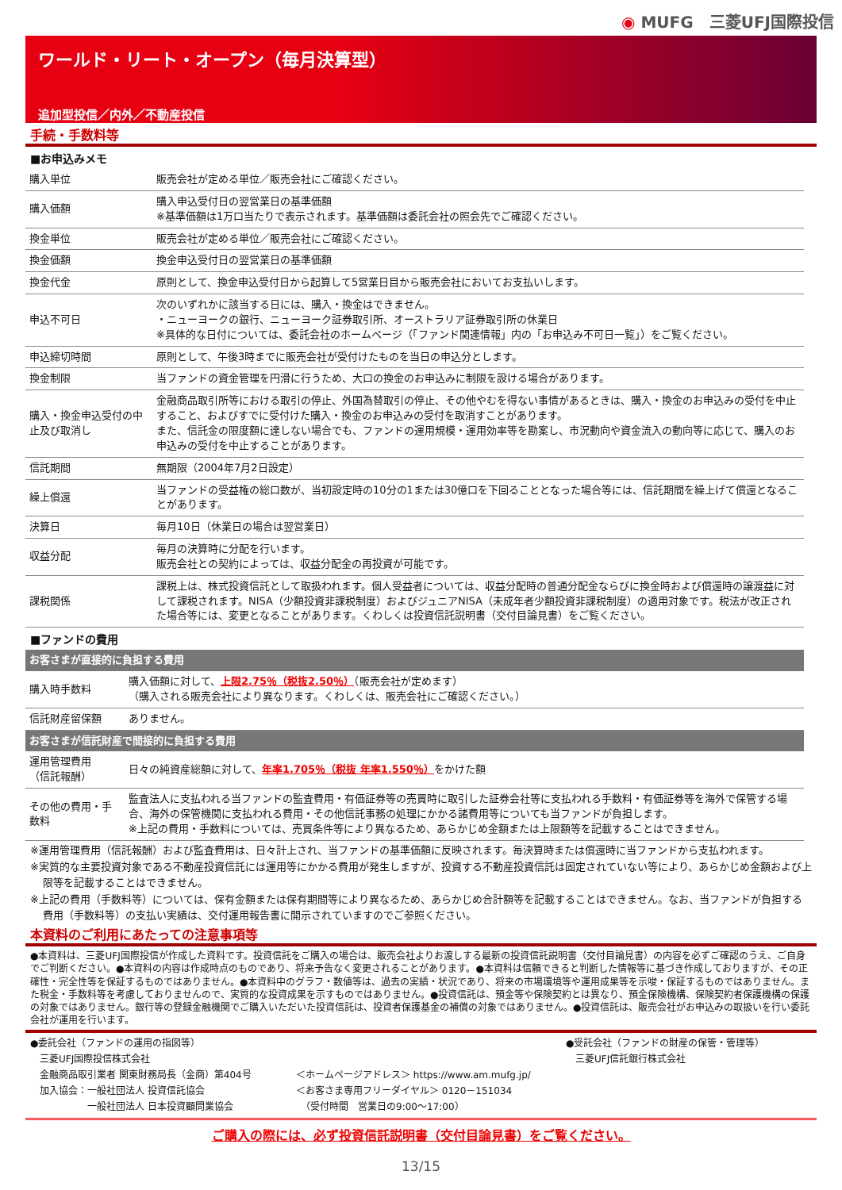◉ MUFG　三菱UFJ国際投信
ワールド・リート・オープン（毎月決算型）
追加型投信／内外／不動産投信
手続・手数料等
■お申込みメモ
| 購入単位 | 販売会社が定める単位／販売会社にご確認ください。 |
| 購入価額 | 購入申込受付日の翌営業日の基準価額 ※基準価額は1万口当たりで表示されます。基準価額は委託会社の照会先でご確認ください。 |
| 換金単位 | 販売会社が定める単位／販売会社にご確認ください。 |
| 換金価額 | 換金申込受付日の翌営業日の基準価額 |
| 換金代金 | 原則として、換金申込受付日から起算して5営業日目から販売会社においてお支払いします。 |
| 申込不可日 | 次のいずれかに該当する日には、購入・換金はできません。 ・ニューヨークの銀行、ニューヨーク証券取引所、オーストラリア証券取引所の休業日 ※具体的な日付については、委託会社のホームページ（「ファンド関連情報」内の「お申込み不可日一覧」）をご覧ください。 |
| 申込締切時間 | 原則として、午後3時までに販売会社が受付けたものを当日の申込分とします。 |
| 換金制限 | 当ファンドの資金管理を円滑に行うため、大口の換金のお申込みに制限を設ける場合があります。 |
| 購入・換金申込受付の中止及び取消し | 金融商品取引所等における取引の停止、外国為替取引の停止、その他やむを得ない事情があるときは、購入・換金のお申込みの受付を中止すること、およびすでに受付けた購入・換金のお申込みの受付を取消すことがあります。 また、信託金の限度額に達しない場合でも、ファンドの運用規模・運用効率等を勘案し、市況動向や資金流入の動向等に応じて、購入のお申込みの受付を中止することがあります。 |
| 信託期間 | 無期限（2004年7月2日設定） |
| 繰上償還 | 当ファンドの受益権の総口数が、当初設定時の10分の1または30億口を下回ることとなった場合等には、信託期間を繰上げて償還となることがあります。 |
| 決算日 | 毎月10日（休業日の場合は翌営業日） |
| 収益分配 | 毎月の決算時に分配を行います。 販売会社との契約によっては、収益分配金の再投資が可能です。 |
| 課税関係 | 課税上は、株式投資信託として取扱われます。個人受益者については、収益分配時の普通分配金ならびに換金時および償還時の譲渡益に対して課税されます。NISA（少額投資非課税制度）およびジュニアNISA（未成年者少額投資非課税制度）の適用対象です。税法が改正された場合等には、変更となることがあります。くわしくは投資信託説明書（交付目論見書）をご覧ください。 |
■ファンドの費用
| お客さまが直接的に負担する費用 | |
| 購入時手数料 | 購入価額に対して、 上限2.75％（税抜2.50％） （販売会社が定めます） （購入される販売会社により異なります。くわしくは、販売会社にご確認ください。） |
| 信託財産留保額 | ありません。 |
| お客さまが信託財産で間接的に負担する費用 | |
| 運用管理費用 （信託報酬） | 日々の純資産総額に対して、 年率1.705％（税抜 年率1.550％） をかけた額 |
| その他の費用・手数料 | 監査法人に支払われる当ファンドの監査費用・有価証券等の売買時に取引した証券会社等に支払われる手数料・有価証券等を海外で保管する場合、海外の保管機関に支払われる費用・その他信託事務の処理にかかる諸費用等についても当ファンドが負担します。 ※上記の費用・手数料については、売買条件等により異なるため、あらかじめ金額または上限額等を記載することはできません。 |
※運用管理費用（信託報酬）および監査費用は、日々計上され、当ファンドの基準価額に反映されます。毎決算時または償還時に当ファンドから支払われます。
※実質的な主要投資対象である不動産投資信託には運用等にかかる費用が発生しますが、投資する不動産投資信託は固定されていない等により、あらかじめ金額および上限等を記載することはできません。
※上記の費用（手数料等）については、保有金額または保有期間等により異なるため、あらかじめ合計額等を記載することはできません。なお、当ファンドが負担する費用（手数料等）の支払い実績は、交付運用報告書に開示されていますのでご参照ください。
本資料のご利用にあたっての注意事項等
●本資料は、三菱UFJ国際投信が作成した資料です。投資信託をご購入の場合は、販売会社よりお渡しする最新の投資信託説明書（交付目論見書）の内容を必ずご確認のうえ、ご自身でご判断ください。●本資料の内容は作成時点のものであり、将来予告なく変更されることがあります。●本資料は信頼できると判断した情報等に基づき作成しておりますが、その正確性・完全性等を保証するものではありません。●本資料中のグラフ・数値等は、過去の実績・状況であり、将来の市場環境等や運用成果等を示唆・保証するものではありません。また税金・手数料等を考慮しておりませんので、実質的な投資成果を示すものではありません。●投資信託は、預金等や保険契約とは異なり、預金保険機構、保険契約者保護機構の保護の対象ではありません。銀行等の登録金融機関でご購入いただいた投資信託は、投資者保護基金の補償の対象ではありません。●投資信託は、販売会社がお申込みの取扱いを行い委託会社が運用を行います。
●委託会社（ファンドの運用の指図等）
　三菱UFJ国際投信株式会社
　金融商品取引業者 関東財務局長（金商）第404号
　加入協会：一般社団法人 投資信託協会
　　　　　　一般社団法人 日本投資顧問業協会
＜ホームページアドレス＞ https://www.am.mufg.jp/
＜お客さま専用フリーダイヤル＞ 0120－151034
　（受付時間　営業日の9:00～17:00）
●受託会社（ファンドの財産の保管・管理等）
　三菱UFJ信託銀行株式会社
ご購入の際には、必ず投資信託説明書（交付目論見書）をご覧ください。
13/15